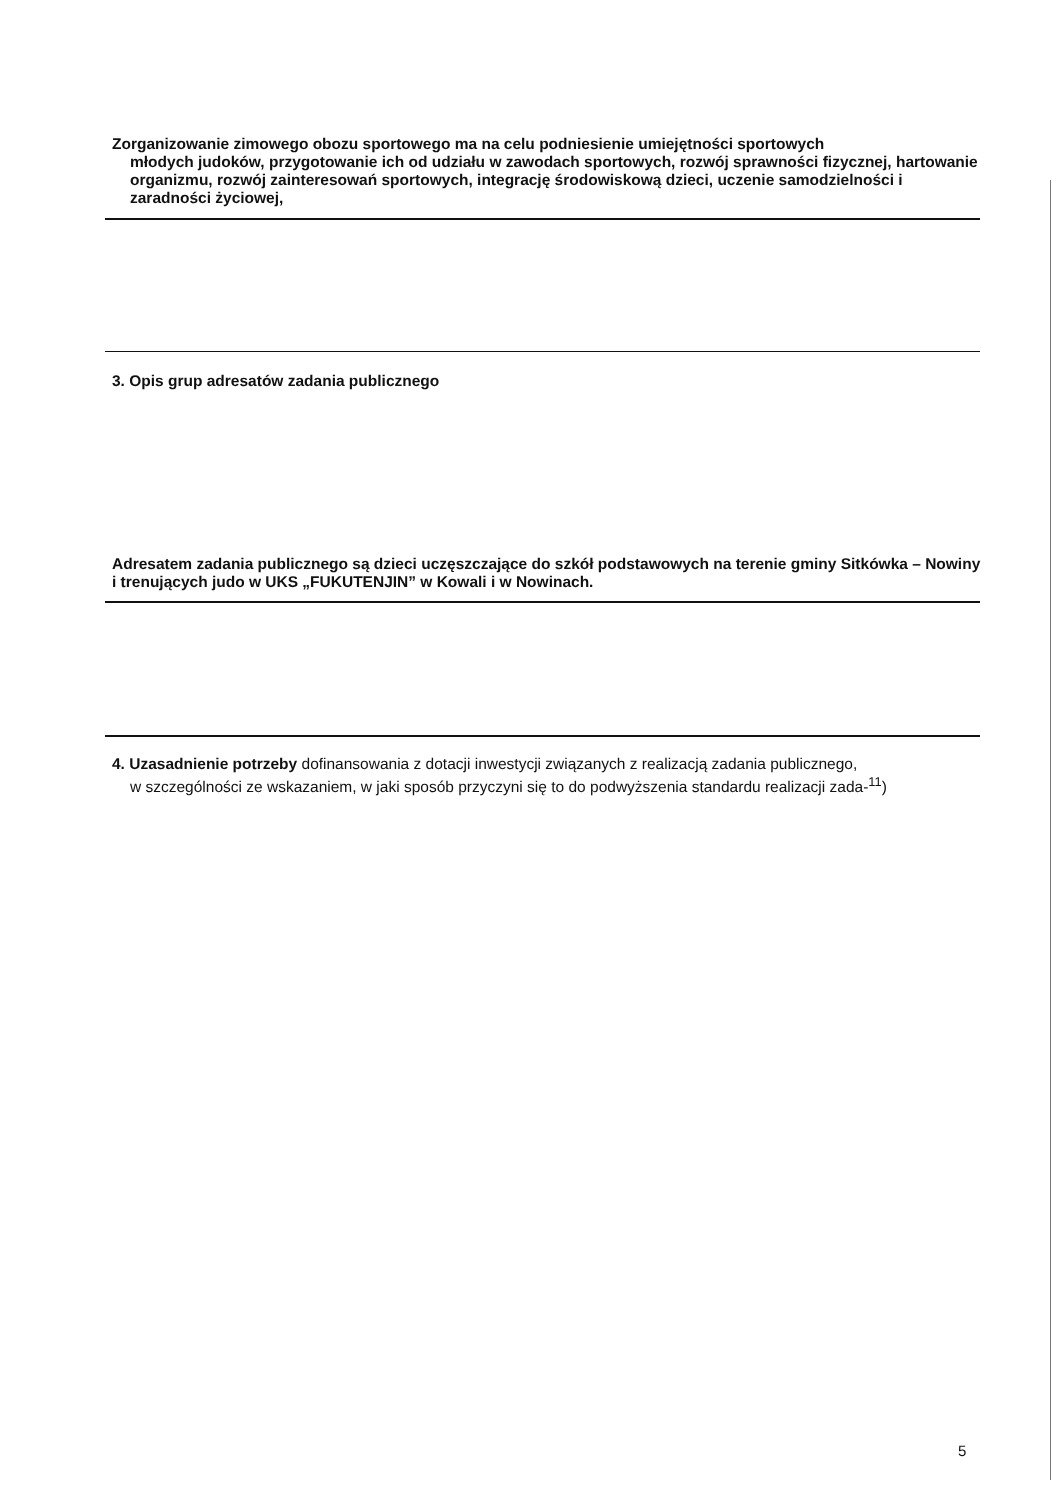Zorganizowanie zimowego obozu sportowego ma na celu podniesienie umiejętności sportowych
młodych judoków, przygotowanie ich od udziału w zawodach sportowych, rozwój sprawności fizycznej, hartowanie organizmu, rozwój zainteresowań sportowych, integrację środowiskową dzieci, uczenie samodzielności i zaradności życiowej,
3. Opis grup adresatów zadania publicznego
Adresatem zadania publicznego są dzieci uczęszczające do szkół podstawowych na terenie gminy Sitkówka – Nowiny i trenujących judo w UKS „FUKUTENJIN” w Kowali i w Nowinach.
4. Uzasadnienie potrzeby dofinansowania z dotacji inwestycji związanych z realizacją zadania publicznego,
w szczególności ze wskazaniem, w jaki sposób przyczyni się to do podwyższenia standardu realizacji zada-<sup>11</sup>)
5